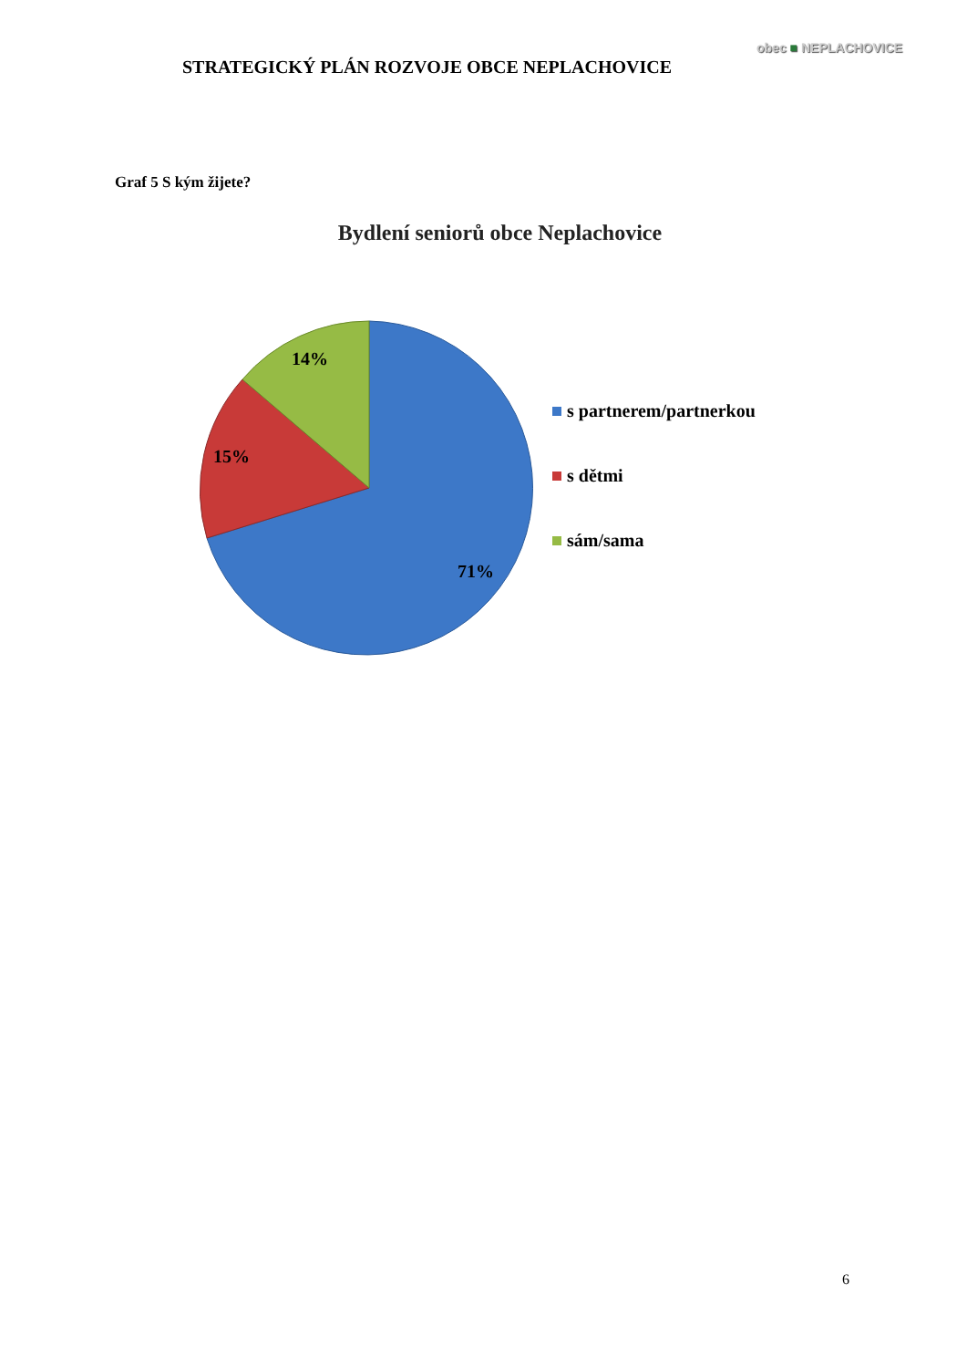STRATEGICKÝ PLÁN ROZVOJE OBCE NEPLACHOVICE
obec ■ NEPLACHOVICE
Graf 5 S kým žijete?
Bydlení seniorů obce Neplachovice
14%
15%
71%
s partnerem/partnerkou
s dětmi
sám/sama
6